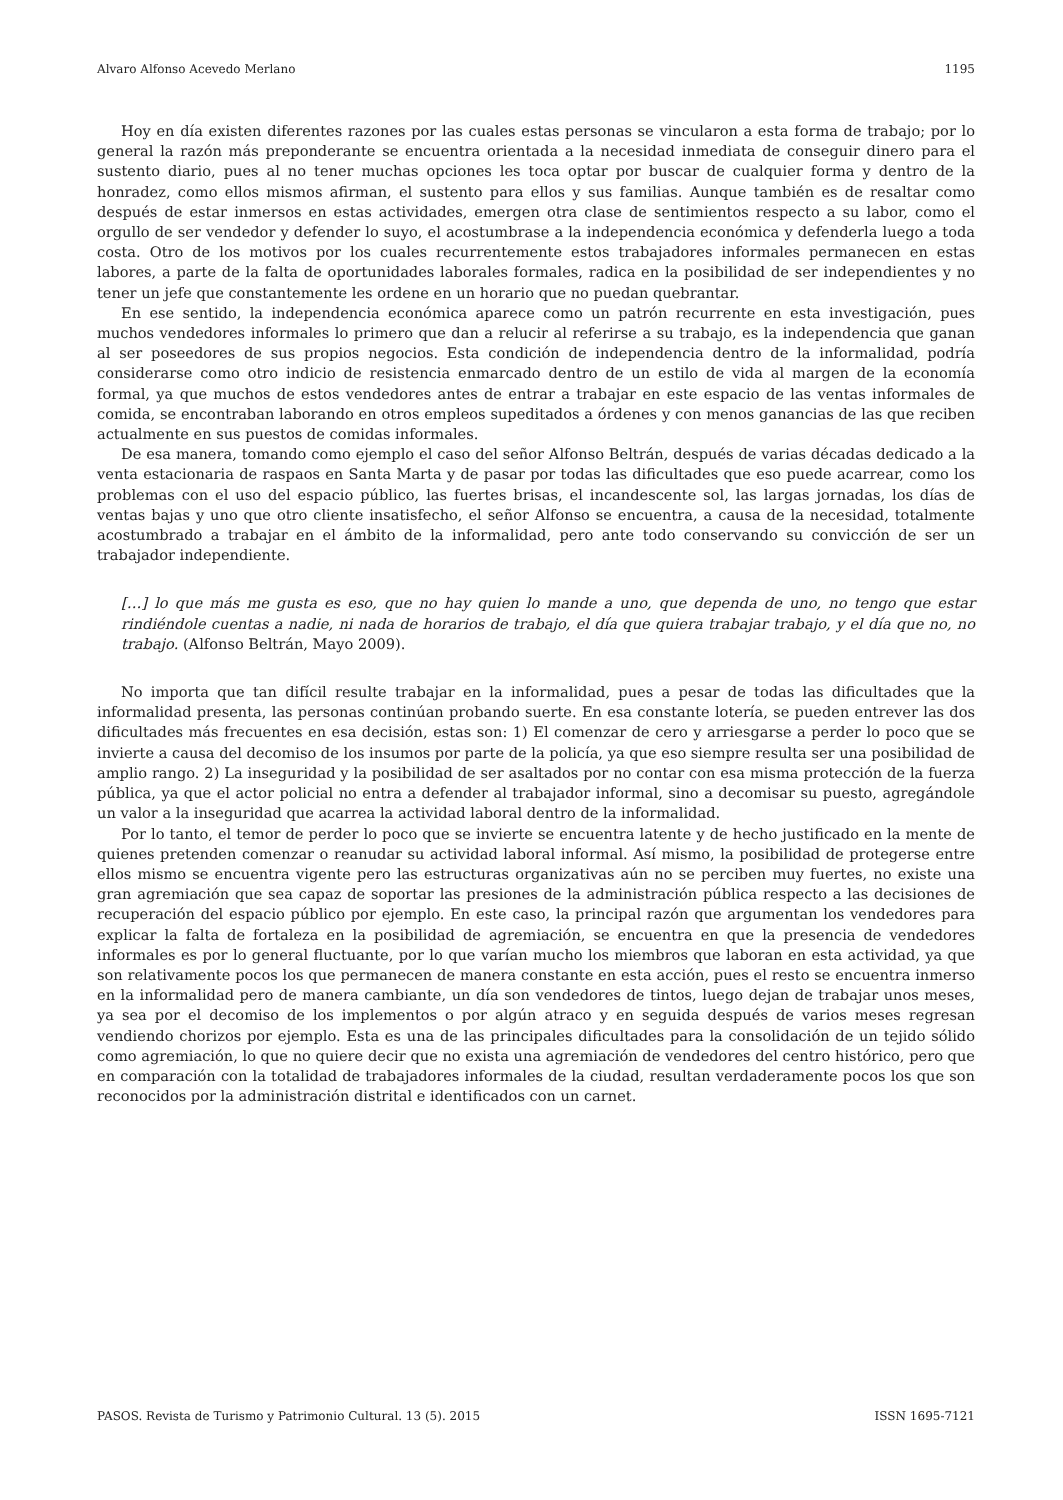Alvaro Alfonso Acevedo Merlano 1195
Hoy en día existen diferentes razones por las cuales estas personas se vincularon a esta forma de trabajo; por lo general la razón más preponderante se encuentra orientada a la necesidad inmediata de conseguir dinero para el sustento diario, pues al no tener muchas opciones les toca optar por buscar de cualquier forma y dentro de la honradez, como ellos mismos afirman, el sustento para ellos y sus familias. Aunque también es de resaltar como después de estar inmersos en estas actividades, emergen otra clase de sentimientos respecto a su labor, como el orgullo de ser vendedor y defender lo suyo, el acostumbrase a la independencia económica y defenderla luego a toda costa. Otro de los motivos por los cuales recurrentemente estos trabajadores informales permanecen en estas labores, a parte de la falta de oportunidades laborales formales, radica en la posibilidad de ser independientes y no tener un jefe que constantemente les ordene en un horario que no puedan quebrantar.
En ese sentido, la independencia económica aparece como un patrón recurrente en esta investigación, pues muchos vendedores informales lo primero que dan a relucir al referirse a su trabajo, es la independencia que ganan al ser poseedores de sus propios negocios. Esta condición de independencia dentro de la informalidad, podría considerarse como otro indicio de resistencia enmarcado dentro de un estilo de vida al margen de la economía formal, ya que muchos de estos vendedores antes de entrar a trabajar en este espacio de las ventas informales de comida, se encontraban laborando en otros empleos supeditados a órdenes y con menos ganancias de las que reciben actualmente en sus puestos de comidas informales.
De esa manera, tomando como ejemplo el caso del señor Alfonso Beltrán, después de varias décadas dedicado a la venta estacionaria de raspaos en Santa Marta y de pasar por todas las dificultades que eso puede acarrear, como los problemas con el uso del espacio público, las fuertes brisas, el incandescente sol, las largas jornadas, los días de ventas bajas y uno que otro cliente insatisfecho, el señor Alfonso se encuentra, a causa de la necesidad, totalmente acostumbrado a trabajar en el ámbito de la informalidad, pero ante todo conservando su convicción de ser un trabajador independiente.
[…] lo que más me gusta es eso, que no hay quien lo mande a uno, que dependa de uno, no tengo que estar rindiéndole cuentas a nadie, ni nada de horarios de trabajo, el día que quiera trabajar trabajo, y el día que no, no trabajo. (Alfonso Beltrán, Mayo 2009).
No importa que tan difícil resulte trabajar en la informalidad, pues a pesar de todas las dificultades que la informalidad presenta, las personas continúan probando suerte. En esa constante lotería, se pueden entrever las dos dificultades más frecuentes en esa decisión, estas son: 1) El comenzar de cero y arriesgarse a perder lo poco que se invierte a causa del decomiso de los insumos por parte de la policía, ya que eso siempre resulta ser una posibilidad de amplio rango. 2) La inseguridad y la posibilidad de ser asaltados por no contar con esa misma protección de la fuerza pública, ya que el actor policial no entra a defender al trabajador informal, sino a decomisar su puesto, agregándole un valor a la inseguridad que acarrea la actividad laboral dentro de la informalidad.
Por lo tanto, el temor de perder lo poco que se invierte se encuentra latente y de hecho justificado en la mente de quienes pretenden comenzar o reanudar su actividad laboral informal. Así mismo, la posibilidad de protegerse entre ellos mismo se encuentra vigente pero las estructuras organizativas aún no se perciben muy fuertes, no existe una gran agremiación que sea capaz de soportar las presiones de la administración pública respecto a las decisiones de recuperación del espacio público por ejemplo. En este caso, la principal razón que argumentan los vendedores para explicar la falta de fortaleza en la posibilidad de agremiación, se encuentra en que la presencia de vendedores informales es por lo general fluctuante, por lo que varían mucho los miembros que laboran en esta actividad, ya que son relativamente pocos los que permanecen de manera constante en esta acción, pues el resto se encuentra inmerso en la informalidad pero de manera cambiante, un día son vendedores de tintos, luego dejan de trabajar unos meses, ya sea por el decomiso de los implementos o por algún atraco y en seguida después de varios meses regresan vendiendo chorizos por ejemplo. Esta es una de las principales dificultades para la consolidación de un tejido sólido como agremiación, lo que no quiere decir que no exista una agremiación de vendedores del centro histórico, pero que en comparación con la totalidad de trabajadores informales de la ciudad, resultan verdaderamente pocos los que son reconocidos por la administración distrital e identificados con un carnet.
PASOS. Revista de Turismo y Patrimonio Cultural. 13 (5). 2015 ISSN 1695-7121